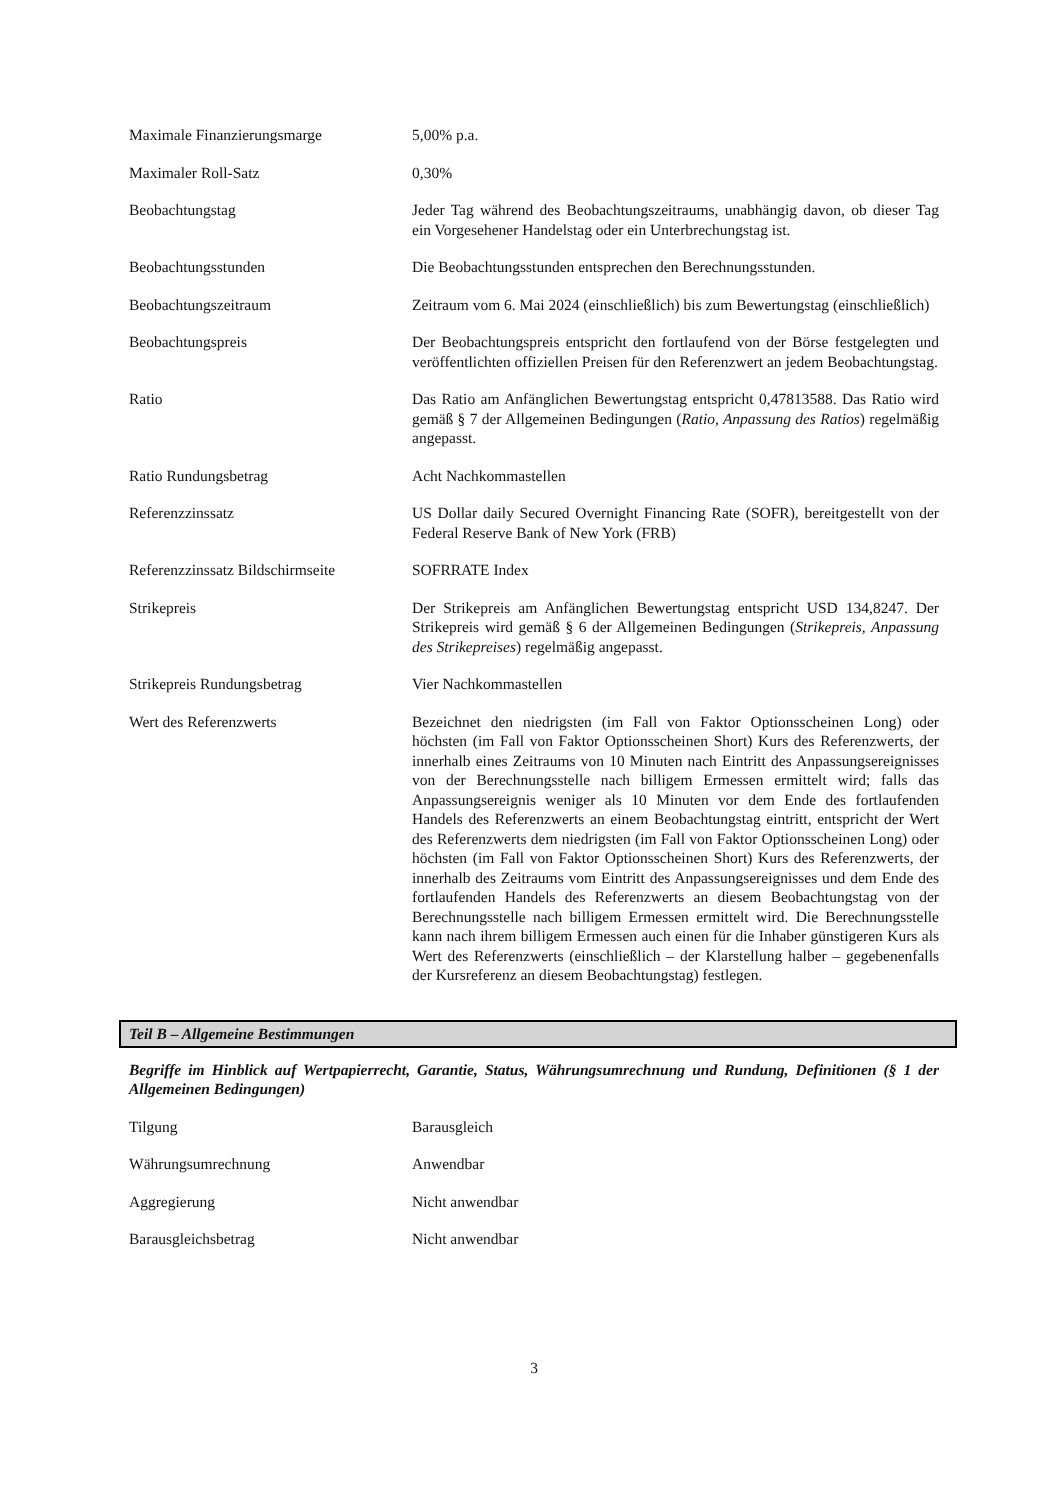Maximale Finanzierungsmarge 5,00% p.a.
Maximaler Roll-Satz 0,30%
Beobachtungstag Jeder Tag während des Beobachtungszeitraums, unabhängig davon, ob dieser Tag ein Vorgesehener Handelstag oder ein Unterbrechungstag ist.
Beobachtungsstunden Die Beobachtungsstunden entsprechen den Berechnungsstunden.
Beobachtungszeitraum Zeitraum vom 6. Mai 2024 (einschließlich) bis zum Bewertungstag (einschließlich)
Beobachtungspreis Der Beobachtungspreis entspricht den fortlaufend von der Börse festgelegten und veröffentlichten offiziellen Preisen für den Referenzwert an jedem Beobachtungstag.
Ratio Das Ratio am Anfänglichen Bewertungstag entspricht 0,47813588. Das Ratio wird gemäß § 7 der Allgemeinen Bedingungen (Ratio, Anpassung des Ratios) regelmäßig angepasst.
Ratio Rundungsbetrag Acht Nachkommastellen
Referenzzinssatz US Dollar daily Secured Overnight Financing Rate (SOFR), bereitgestellt von der Federal Reserve Bank of New York (FRB)
Referenzzinssatz Bildschirmseite
SOFRRATE Index
Strikepreis Der Strikepreis am Anfänglichen Bewertungstag entspricht USD 134,8247. Der Strikepreis wird gemäß § 6 der Allgemeinen Bedingungen (Strikepreis, Anpassung des Strikepreises) regelmäßig angepasst.
Strikepreis Rundungsbetrag Vier Nachkommastellen
Wert des Referenzwerts Bezeichnet den niedrigsten (im Fall von Faktor Optionsscheinen Long) oder höchsten (im Fall von Faktor Optionsscheinen Short) Kurs des Referenzwerts, der innerhalb eines Zeitraums von 10 Minuten nach Eintritt des Anpassungsereignisses von der Berechnungsstelle nach billigem Ermessen ermittelt wird; falls das Anpassungsereignis weniger als 10 Minuten vor dem Ende des fortlaufenden Handels des Referenzwerts an einem Beobachtungstag eintritt, entspricht der Wert des Referenzwerts dem niedrigsten (im Fall von Faktor Optionsscheinen Long) oder höchsten (im Fall von Faktor Optionsscheinen Short) Kurs des Referenzwerts, der innerhalb des Zeitraums vom Eintritt des Anpassungsereignisses und dem Ende des fortlaufenden Handels des Referenzwerts an diesem Beobachtungstag von der Berechnungsstelle nach billigem Ermessen ermittelt wird. Die Berechnungsstelle kann nach ihrem billigem Ermessen auch einen für die Inhaber günstigeren Kurs als Wert des Referenzwerts (einschließlich – der Klarstellung halber – gegebenenfalls der Kursreferenz an diesem Beobachtungstag) festlegen.
Teil B – Allgemeine Bestimmungen
Begriffe im Hinblick auf Wertpapierrecht, Garantie, Status, Währungsumrechnung und Rundung, Definitionen (§ 1 der Allgemeinen Bedingungen)
Tilgung Barausgleich
Währungsumrechnung Anwendbar
Aggregierung Nicht anwendbar
Barausgleichsbetrag Nicht anwendbar
3